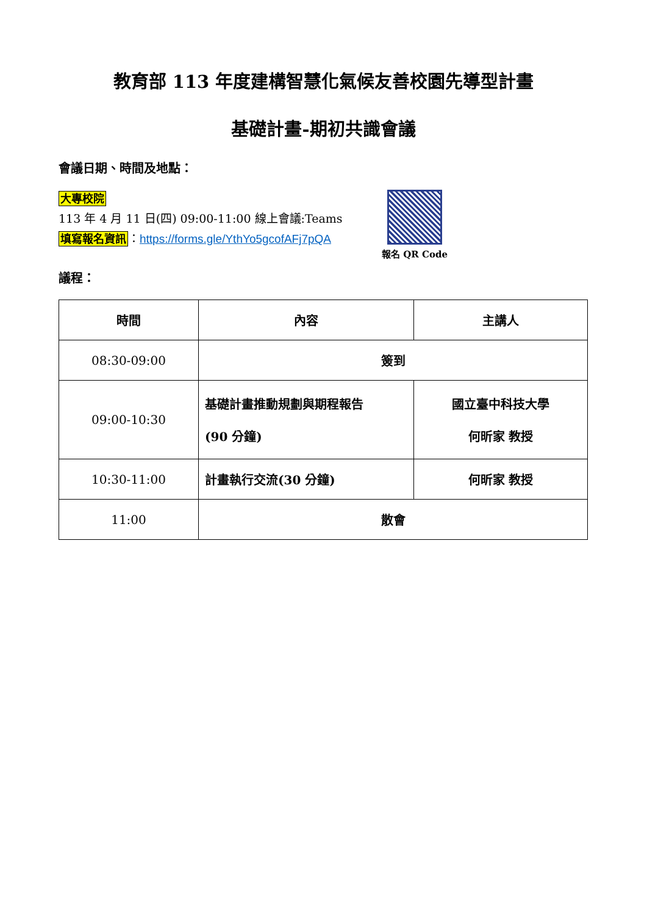教育部 113 年度建構智慧化氣候友善校園先導型計畫
基礎計畫-期初共識會議
會議日期、時間及地點：
大專校院
113 年 4 月 11 日(四) 09:00-11:00 線上會議:Teams
填寫報名資訊：https://forms.gle/YthYo5gcofAFj7pQA
報名 QR Code
議程：
| 時間 | 內容 | 主講人 |
| --- | --- | --- |
| 08:30-09:00 | 簽到 | |
| 09:00-10:30 | 基礎計畫推動規劃與期程報告 (90 分鐘) | 國立臺中科技大學 何昕家 教授 |
| 10:30-11:00 | 計畫執行交流(30 分鐘) | 何昕家 教授 |
| 11:00 | 散會 | |